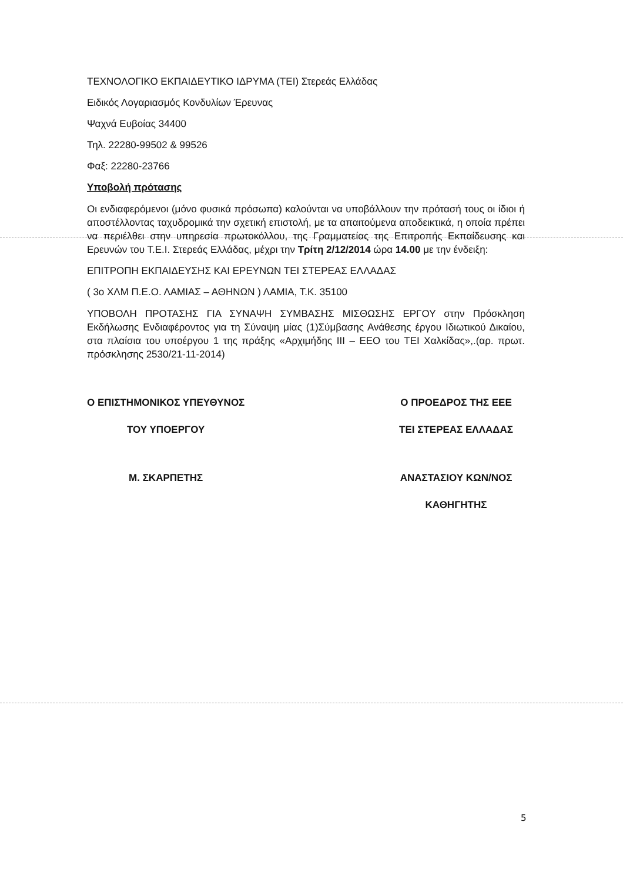ΤΕΧΝΟΛΟΓΙΚΟ ΕΚΠΑΙΔΕΥΤΙΚΟ ΙΔΡΥΜΑ (ΤΕΙ) Στερεάς Ελλάδας
Ειδικός Λογαριασμός Κονδυλίων Έρευνας
Ψαχνά Ευβοίας 34400
Τηλ. 22280-99502 & 99526
Φαξ: 22280-23766
Υποβολή πρότασης
Οι ενδιαφερόμενοι (μόνο φυσικά πρόσωπα) καλούνται να υποβάλλουν την πρότασή τους οι ίδιοι ή αποστέλλοντας ταχυδρομικά την σχετική επιστολή, με τα απαιτούμενα αποδεικτικά, η οποία πρέπει να περιέλθει στην υπηρεσία πρωτοκόλλου, της Γραμματείας της Επιτροπής Εκπαίδευσης και Ερευνών του Τ.Ε.Ι. Στερεάς Ελλάδας, μέχρι την Τρίτη 2/12/2014 ώρα 14.00 με την ένδειξη:
ΕΠΙΤΡΟΠΗ ΕΚΠΑΙΔΕΥΣΗΣ ΚΑΙ ΕΡΕΥΝΩΝ ΤΕΙ ΣΤΕΡΕΑΣ ΕΛΛΑΔΑΣ
( 3ο ΧΛΜ Π.Ε.Ο. ΛΑΜΙΑΣ – ΑΘΗΝΩΝ ) ΛΑΜΙΑ, Τ.Κ. 35100
ΥΠΟΒΟΛΗ ΠΡΟΤΑΣΗΣ ΓΙΑ ΣΥΝΑΨΗ ΣΥΜΒΑΣΗΣ ΜΙΣΘΩΣΗΣ ΕΡΓΟΥ στην Πρόσκληση Εκδήλωσης Ενδιαφέροντος για τη Σύναψη μίας (1)Σύμβασης Ανάθεσης έργου Ιδιωτικού Δικαίου, στα πλαίσια του υποέργου 1 της πράξης «Αρχιμήδης ΙΙΙ – ΕΕΟ του ΤΕΙ Χαλκίδας»,.(αρ. πρωτ. πρόσκλησης 2530/21-11-2014)
Ο ΕΠΙΣΤΗΜΟΝΙΚΟΣ ΥΠΕΥΘΥΝΟΣ
ΤΟΥ ΥΠΟΕΡΓΟΥ
Μ. ΣΚΑΡΠΕΤΗΣ
Ο ΠΡΟΕΔΡΟΣ ΤΗΣ ΕΕΕ
ΤΕΙ ΣΤΕΡΕΑΣ ΕΛΛΑΔΑΣ
ΑΝΑΣΤΑΣΙΟΥ ΚΩΝ/ΝΟΣ
ΚΑΘΗΓΗΤΗΣ
5